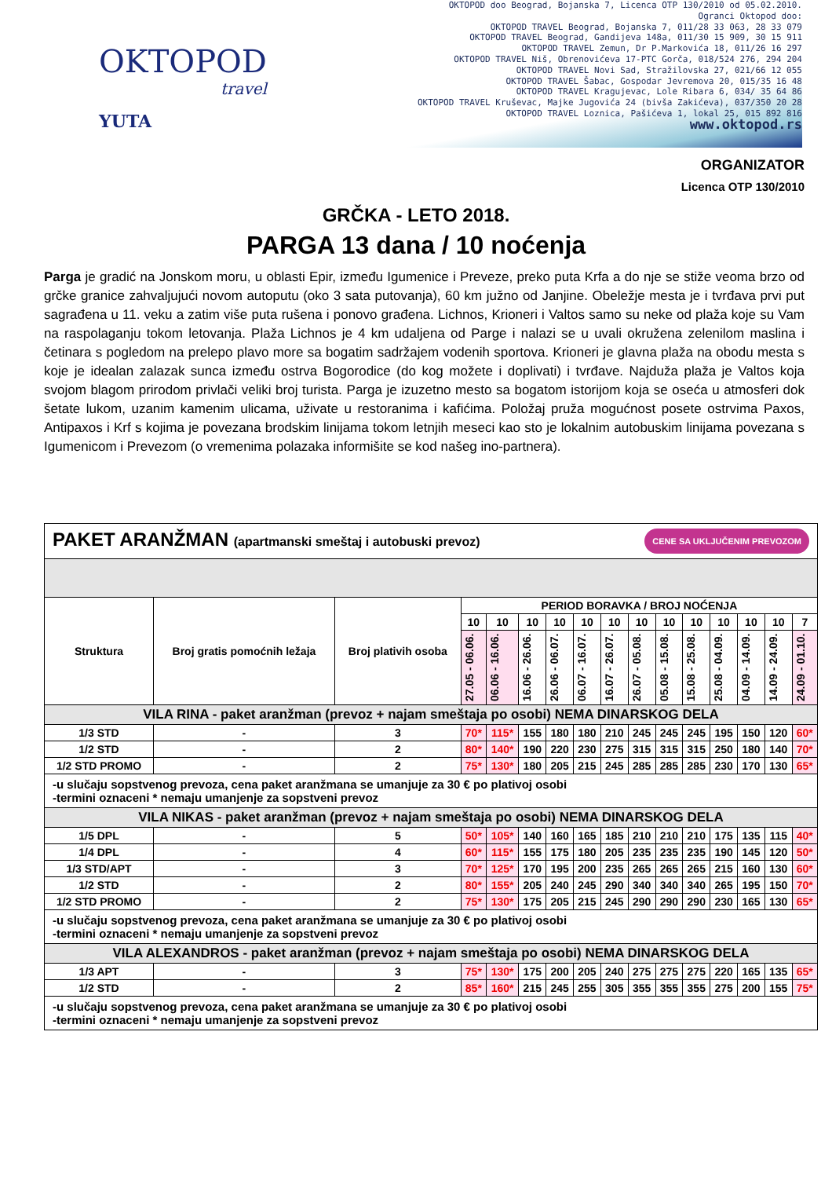OKTOPOD
travel
YUTA
OKTOPOD doo Beograd, Bojanska 7, Licenca OTP 130/2010 od 05.02.2010.
Ogranci Oktopod doo:
OKTOPOD TRAVEL Beograd, Bojanska 7, 011/28 33 063, 28 33 079
OKTOPOD TRAVEL Beograd, Gandijeva 148a, 011/30 15 909, 30 15 911
OKTOPOD TRAVEL Zemun, Dr P.Markovića 18, 011/26 16 297
OKTOPOD TRAVEL Niš, Obrenovićeva 17-PTC Gorča, 018/524 276, 294 204
OKTOPOD TRAVEL Novi Sad, Stražilovska 27, 021/66 12 055
OKTOPOD TRAVEL Šabac, Gospodar Jevremova 20, 015/35 16 48
OKTOPOD TRAVEL Kragujevac, Lole Ribara 6, 034/ 35 64 86
OKTOPOD TRAVEL Kruševac, Majke Jugovića 24 (bivša Zakićeva), 037/350 20 28
OKTOPOD TRAVEL Loznica, Pašićeva 1, lokal 25, 015 892 816
www.oktopod.rs
ORGANIZATOR
Licenca OTP 130/2010
GRČKA - LETO 2018.
PARGA 13 dana / 10 noćenja
Parga je gradić na Jonskom moru, u oblasti Epir, između Igumenice i Preveze, preko puta Krfa a do nje se stiže veoma brzo od grčke granice zahvaljujući novom autoputu (oko 3 sata putovanja), 60 km južno od Janjine. Obeležje mesta je i tvrđava prvi put sagrađena u 11. veku a zatim više puta rušena i ponovo građena. Lichnos, Krioneri i Valtos samo su neke od plaža koje su Vam na raspolaganju tokom letovanja. Plaža Lichnos je 4 km udaljena od Parge i nalazi se u uvali okružena zelenilom maslina i četinara s pogledom na prelepo plavo more sa bogatim sadržajem vodenih sportova. Krioneri je glavna plaža na obodu mesta s koje je idealan zalazak sunca između ostrva Bogorodice (do kog možete i doplivati) i tvrđave. Najduža plaža je Valtos koja svojom blagom prirodom privlači veliki broj turista. Parga je izuzetno mesto sa bogatom istorijom koja se oseća u atmosferi dok šetate lukom, uzanim kamenim ulicama, uživate u restoranima i kafićima. Položaj pruža mogućnost posete ostrvima Paxos, Antipaxos i Krf s kojima je povezana brodskim linijama tokom letnjih meseci kao sto je lokalnim autobuskim linijama povezana s Igumenicom i Prevezom (o vremenima polazaka informišite se kod našeg ino-partnera).
| PAKET ARANŽMAN (apartmanski smeštaj i autobuski prevoz) CENE SA UKLJUČENIM PREVOZOM | | | | | | | | | | | | | | | |
| Struktura | Broj gratis pomoćnih ležaja | Broj plativih osoba | PERIOD BORAVKA / BROJ NOĆENJA | | | | | | | | | | | | |
| | | | 10 | 10 | 10 | 10 | 10 | 10 | 10 | 10 | 10 | 10 | 10 | 10 | 7 |
| | | | 27.05 - 06.06. | 06.06 - 16.06. | 16.06 - 26.06. | 26.06 - 06.07. | 06.07 - 16.07. | 16.07 - 26.07. | 26.07 - 05.08. | 05.08 - 15.08. | 15.08 - 25.08. | 25.08 - 04.09. | 04.09 - 14.09. | 14.09 - 24.09. | 24.09 - 01.10. |
| VILA RINA - paket aranžman (prevoz + najam smeštaja po osobi) NEMA DINARSKOG DELA | | | | | | | | | | | | | | | |
| 1/3 STD | - | 3 | 70* | 115* | 155 | 180 | 180 | 210 | 245 | 245 | 245 | 195 | 150 | 120 | 60* |
| 1/2 STD | - | 2 | 80* | 140* | 190 | 220 | 230 | 275 | 315 | 315 | 315 | 250 | 180 | 140 | 70* |
| 1/2 STD PROMO | - | 2 | 75* | 130* | 180 | 205 | 215 | 245 | 285 | 285 | 285 | 230 | 170 | 130 | 65* |
| -u slučaju sopstvenog prevoza, cena paket aranžmana se umanjuje za 30 € po plativoj osobi -termini oznaceni * nemaju umanjenje za sopstveni prevoz | | | | | | | | | | | | | | | |
| VILA NIKAS - paket aranžman (prevoz + najam smeštaja po osobi) NEMA DINARSKOG DELA | | | | | | | | | | | | | | | |
| 1/5 DPL | - | 5 | 50* | 105* | 140 | 160 | 165 | 185 | 210 | 210 | 210 | 175 | 135 | 115 | 40* |
| 1/4 DPL | - | 4 | 60* | 115* | 155 | 175 | 180 | 205 | 235 | 235 | 235 | 190 | 145 | 120 | 50* |
| 1/3 STD/APT | - | 3 | 70* | 125* | 170 | 195 | 200 | 235 | 265 | 265 | 265 | 215 | 160 | 130 | 60* |
| 1/2 STD | - | 2 | 80* | 155* | 205 | 240 | 245 | 290 | 340 | 340 | 340 | 265 | 195 | 150 | 70* |
| 1/2 STD PROMO | - | 2 | 75* | 130* | 175 | 205 | 215 | 245 | 290 | 290 | 290 | 230 | 165 | 130 | 65* |
| -u slučaju sopstvenog prevoza, cena paket aranžmana se umanjuje za 30 € po plativoj osobi -termini oznaceni * nemaju umanjenje za sopstveni prevoz | | | | | | | | | | | | | | | |
| VILA ALEXANDROS - paket aranžman (prevoz + najam smeštaja po osobi) NEMA DINARSKOG DELA | | | | | | | | | | | | | | | |
| 1/3 APT | - | 3 | 75* | 130* | 175 | 200 | 205 | 240 | 275 | 275 | 275 | 220 | 165 | 135 | 65* |
| 1/2 STD | - | 2 | 85* | 160* | 215 | 245 | 255 | 305 | 355 | 355 | 355 | 275 | 200 | 155 | 75* |
| -u slučaju sopstvenog prevoza, cena paket aranžmana se umanjuje za 30 € po plativoj osobi -termini oznaceni * nemaju umanjenje za sopstveni prevoz | | | | | | | | | | | | | | | |